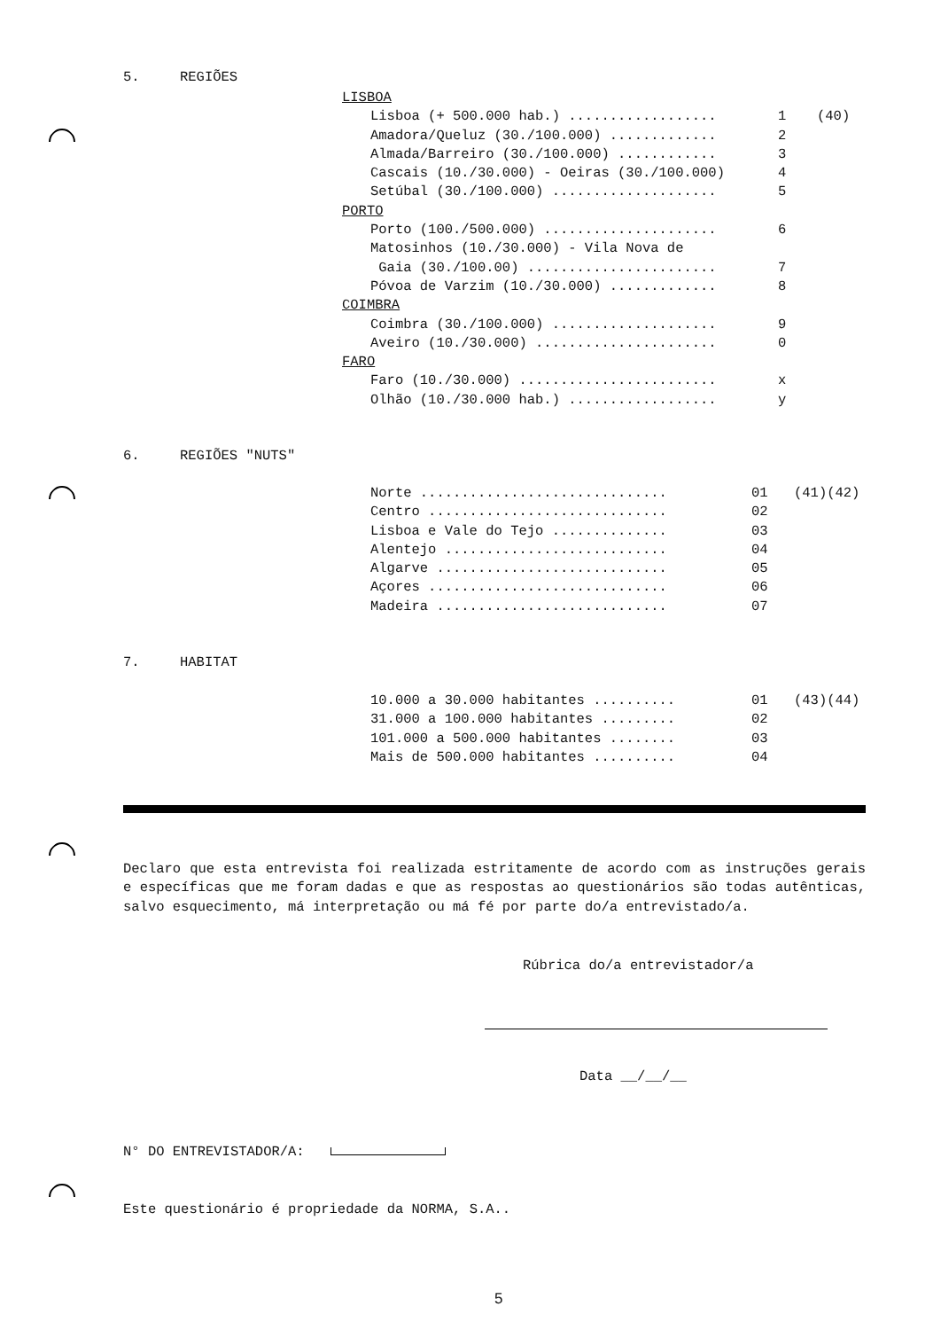5. REGIÕES
LISBOA
Lisboa (+ 500.000 hab.) .................. 1 (40)
Amadora/Queluz (30./100.000) ............. 2
Almada/Barreiro (30./100.000) ............ 3
Cascais (10./30.000) - Oeiras (30./100.000) 4
Setúbal (30./100.000) .................... 5
PORTO
Porto (100./500.000) ..................... 6
Matosinhos (10./30.000) - Vila Nova de
Gaia (30./100.00) ....................... 7
Póvoa de Varzim (10./30.000) ............. 8
COIMBRA
Coimbra (30./100.000) .................... 9
Aveiro (10./30.000) ...................... 0
FARO
Faro (10./30.000) ........................ x
Olhão (10./30.000 hab.) .................. y
6. REGIÕES "NUTS"
Norte .............................. 01 (41)(42)
Centro ............................. 02
Lisboa e Vale do Tejo .............. 03
Alentejo ........................... 04
Algarve ............................ 05
Açores ............................. 06
Madeira ............................ 07
7. HABITAT
10.000 a 30.000 habitantes .......... 01 (43)(44)
31.000 a 100.000 habitantes ......... 02
101.000 a 500.000 habitantes ........ 03
Mais de 500.000 habitantes .......... 04
Declaro que esta entrevista foi realizada estritamente de acordo com as instruções gerais e específicas que me foram dadas e que as respostas ao questionários são todas autênticas, salvo esquecimento, má interpretação ou má fé por parte do/a entrevistado/a.
Rúbrica do/a entrevistador/a
Data __/__/__
N° DO ENTREVISTADOR/A:
Este questionário é propriedade da NORMA, S.A..
5